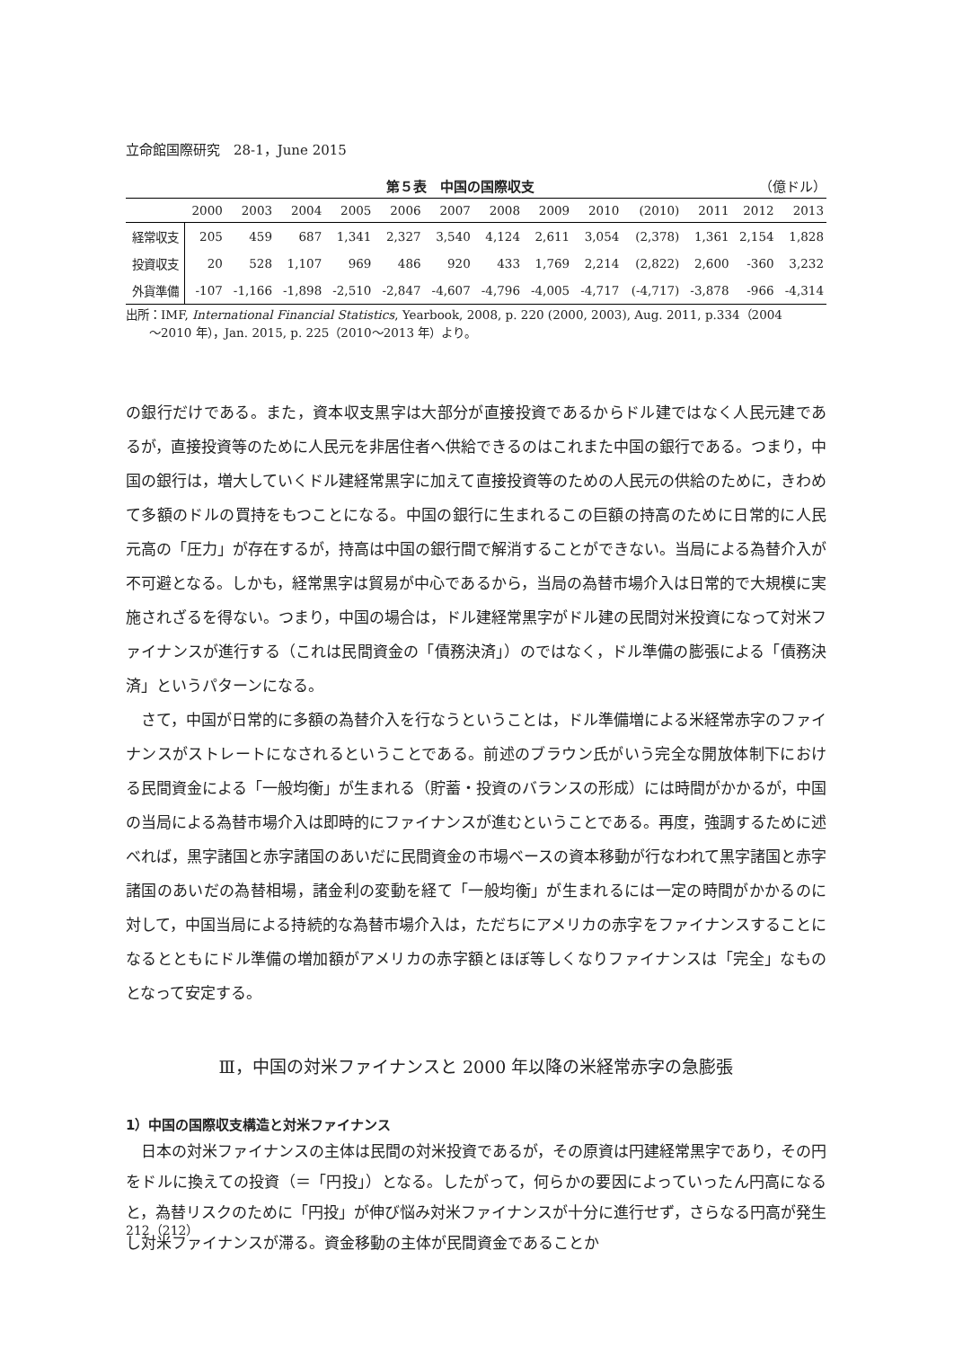立命館国際研究　28-1，June 2015
第５表　中国の国際収支 （億ドル）
| | 2000 | 2003 | 2004 | 2005 | 2006 | 2007 | 2008 | 2009 | 2010 | (2010) | 2011 | 2012 | 2013 |
| --- | --- | --- | --- | --- | --- | --- | --- | --- | --- | --- | --- | --- | --- |
| 経常収支 | 205 | 459 | 687 | 1,341 | 2,327 | 3,540 | 4,124 | 2,611 | 3,054 | (2,378) | 1,361 | 2,154 | 1,828 |
| 投資収支 | 20 | 528 | 1,107 | 969 | 486 | 920 | 433 | 1,769 | 2,214 | (2,822) | 2,600 | -360 | 3,232 |
| 外貨準備 | -107 | -1,166 | -1,898 | -2,510 | -2,847 | -4,607 | -4,796 | -4,005 | -4,717 | (-4,717) | -3,878 | -966 | -4,314 |
出所：IMF, International Financial Statistics, Yearbook, 2008, p. 220 (2000, 2003), Aug. 2011, p.334（2004
　　～2010 年），Jan. 2015, p. 225（2010～2013 年）より。
の銀行だけである。また，資本収支黒字は大部分が直接投資であるからドル建ではなく人民元建であるが，直接投資等のために人民元を非居住者へ供給できるのはこれまた中国の銀行である。つまり，中国の銀行は，増大していくドル建経常黒字に加えて直接投資等のための人民元の供給のために，きわめて多額のドルの買持をもつことになる。中国の銀行に生まれるこの巨額の持高のために日常的に人民元高の「圧力」が存在するが，持高は中国の銀行間で解消することができない。当局による為替介入が不可避となる。しかも，経常黒字は貿易が中心であるから，当局の為替市場介入は日常的で大規模に実施されざるを得ない。つまり，中国の場合は，ドル建経常黒字がドル建の民間対米投資になって対米ファイナンスが進行する（これは民間資金の「債務決済」）のではなく，ドル準備の膨張による「債務決済」というパターンになる。
　さて，中国が日常的に多額の為替介入を行なうということは，ドル準備増による米経常赤字のファイナンスがストレートになされるということである。前述のブラウン氏がいう完全な開放体制下における民間資金による「一般均衡」が生まれる（貯蓄・投資のバランスの形成）には時間がかかるが，中国の当局による為替市場介入は即時的にファイナンスが進むということである。再度，強調するために述べれば，黒字諸国と赤字諸国のあいだに民間資金の市場ベースの資本移動が行なわれて黒字諸国と赤字諸国のあいだの為替相場，諸金利の変動を経て「一般均衡」が生まれるには一定の時間がかかるのに対して，中国当局による持続的な為替市場介入は，ただちにアメリカの赤字をファイナンスすることになるとともにドル準備の増加額がアメリカの赤字額とほぼ等しくなりファイナンスは「完全」なものとなって安定する。
Ⅲ，中国の対米ファイナンスと 2000 年以降の米経常赤字の急膨張
1）中国の国際収支構造と対米ファイナンス
　日本の対米ファイナンスの主体は民間の対米投資であるが，その原資は円建経常黒字であり，その円をドルに換えての投資（＝「円投」）となる。したがって，何らかの要因によっていったん円高になると，為替リスクのために「円投」が伸び悩み対米ファイナンスが十分に進行せず，さらなる円高が発生し対米ファイナンスが滞る。資金移動の主体が民間資金であることか
212（212）